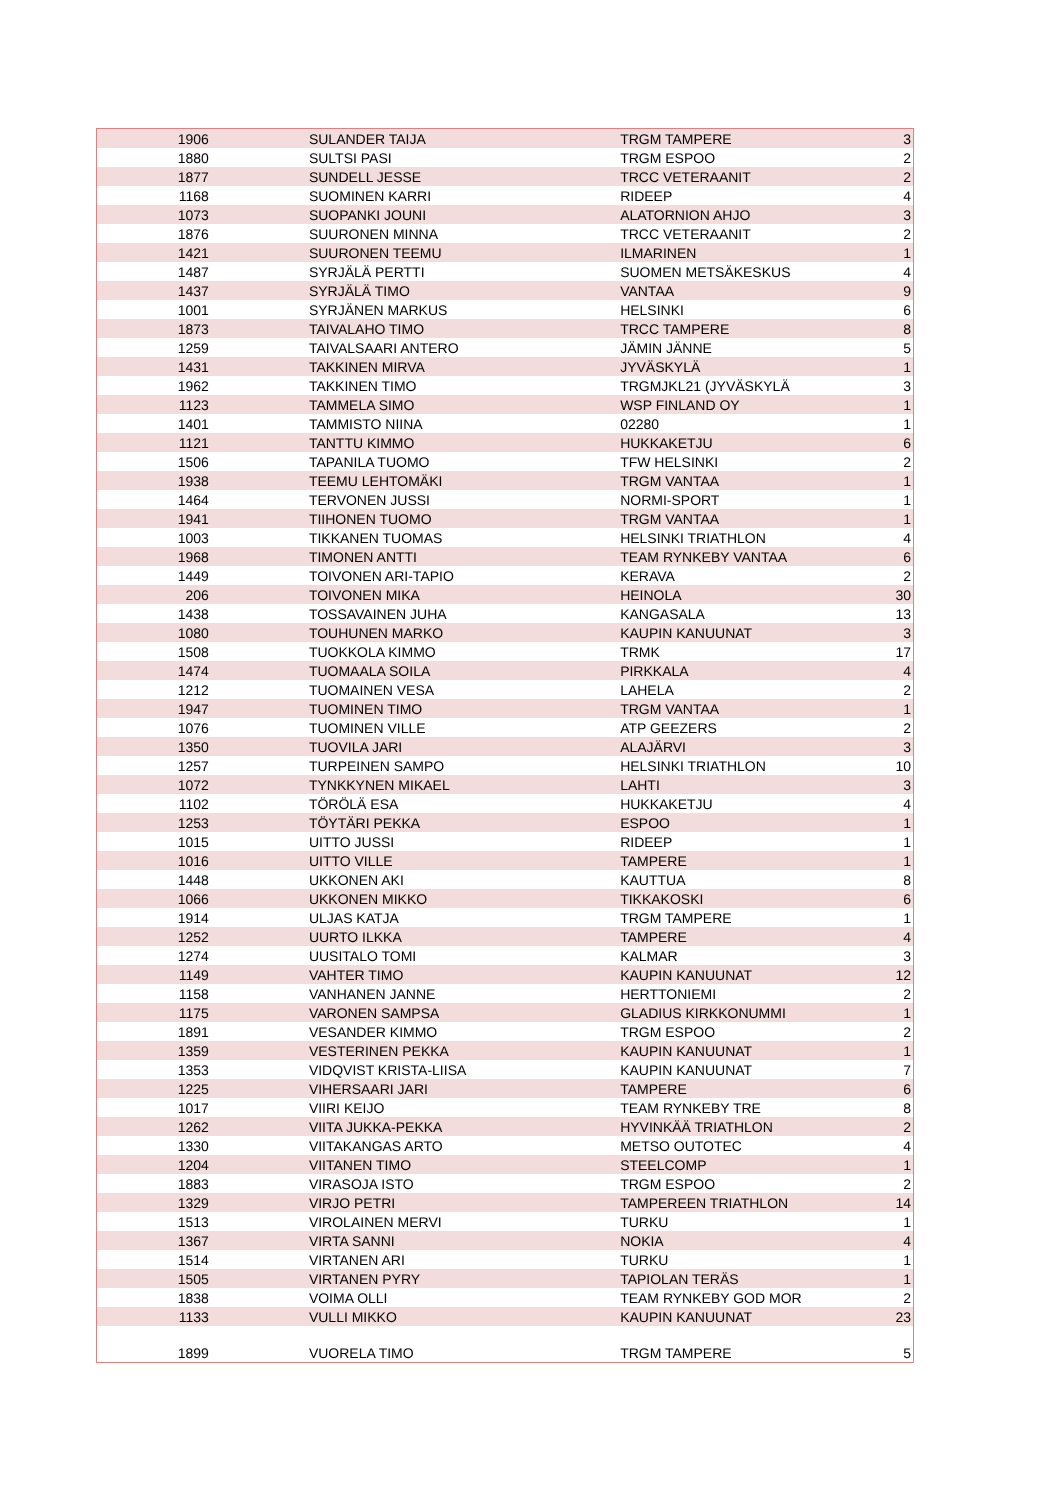| 1906 | SULANDER TAIJA | TRGM TAMPERE | 3 |
| 1880 | SULTSI PASI | TRGM ESPOO | 2 |
| 1877 | SUNDELL JESSE | TRCC VETERAANIT | 2 |
| 1168 | SUOMINEN KARRI | RIDEEP | 4 |
| 1073 | SUOPANKI JOUNI | ALATORNION AHJO | 3 |
| 1876 | SUURONEN MINNA | TRCC VETERAANIT | 2 |
| 1421 | SUURONEN TEEMU | ILMARINEN | 1 |
| 1487 | SYRJÄLÄ PERTTI | SUOMEN METSÄKESKUS | 4 |
| 1437 | SYRJÄLÄ TIMO | VANTAA | 9 |
| 1001 | SYRJÄNEN MARKUS | HELSINKI | 6 |
| 1873 | TAIVALAHO TIMO | TRCC TAMPERE | 8 |
| 1259 | TAIVALSAARI ANTERO | JÄMIN JÄNNE | 5 |
| 1431 | TAKKINEN MIRVA | JYVÄSKYLÄ | 1 |
| 1962 | TAKKINEN TIMO | TRGMJKL21 (JYVÄSKYLÄ | 3 |
| 1123 | TAMMELA SIMO | WSP FINLAND OY | 1 |
| 1401 | TAMMISTO NIINA | 02280 | 1 |
| 1121 | TANTTU KIMMO | HUKKAKETJU | 6 |
| 1506 | TAPANILA TUOMO | TFW HELSINKI | 2 |
| 1938 | TEEMU LEHTOMÄKI | TRGM VANTAA | 1 |
| 1464 | TERVONEN JUSSI | NORMI-SPORT | 1 |
| 1941 | TIIHONEN TUOMO | TRGM VANTAA | 1 |
| 1003 | TIKKANEN TUOMAS | HELSINKI TRIATHLON | 4 |
| 1968 | TIMONEN ANTTI | TEAM RYNKEBY VANTAA | 6 |
| 1449 | TOIVONEN ARI-TAPIO | KERAVA | 2 |
| 206 | TOIVONEN MIKA | HEINOLA | 30 |
| 1438 | TOSSAVAINEN JUHA | KANGASALA | 13 |
| 1080 | TOUHUNEN MARKO | KAUPIN KANUUNAT | 3 |
| 1508 | TUOKKOLA KIMMO | TRMK | 17 |
| 1474 | TUOMAALA SOILA | PIRKKALA | 4 |
| 1212 | TUOMAINEN VESA | LAHELA | 2 |
| 1947 | TUOMINEN TIMO | TRGM VANTAA | 1 |
| 1076 | TUOMINEN VILLE | ATP GEEZERS | 2 |
| 1350 | TUOVILA JARI | ALAJÄRVI | 3 |
| 1257 | TURPEINEN SAMPO | HELSINKI TRIATHLON | 10 |
| 1072 | TYNKKYNEN MIKAEL | LAHTI | 3 |
| 1102 | TÖRÖLÄ ESA | HUKKAKETJU | 4 |
| 1253 | TÖYTÄRI PEKKA | ESPOO | 1 |
| 1015 | UITTO JUSSI | RIDEEP | 1 |
| 1016 | UITTO VILLE | TAMPERE | 1 |
| 1448 | UKKONEN AKI | KAUTTUA | 8 |
| 1066 | UKKONEN MIKKO | TIKKAKOSKI | 6 |
| 1914 | ULJAS KATJA | TRGM TAMPERE | 1 |
| 1252 | UURTO ILKKA | TAMPERE | 4 |
| 1274 | UUSITALO TOMI | KALMAR | 3 |
| 1149 | VAHTER TIMO | KAUPIN KANUUNAT | 12 |
| 1158 | VANHANEN JANNE | HERTTONIEMI | 2 |
| 1175 | VARONEN SAMPSA | GLADIUS KIRKKONUMMI | 1 |
| 1891 | VESANDER KIMMO | TRGM ESPOO | 2 |
| 1359 | VESTERINEN PEKKA | KAUPIN KANUUNAT | 1 |
| 1353 | VIDQVIST KRISTA-LIISA | KAUPIN KANUUNAT | 7 |
| 1225 | VIHERSAARI JARI | TAMPERE | 6 |
| 1017 | VIIRI KEIJO | TEAM RYNKEBY TRE | 8 |
| 1262 | VIITA JUKKA-PEKKA | HYVINKÄÄ TRIATHLON | 2 |
| 1330 | VIITAKANGAS ARTO | METSO OUTOTEC | 4 |
| 1204 | VIITANEN TIMO | STEELCOMP | 1 |
| 1883 | VIRASOJA ISTO | TRGM ESPOO | 2 |
| 1329 | VIRJO PETRI | TAMPEREEN TRIATHLON | 14 |
| 1513 | VIROLAINEN MERVI | TURKU | 1 |
| 1367 | VIRTA SANNI | NOKIA | 4 |
| 1514 | VIRTANEN ARI | TURKU | 1 |
| 1505 | VIRTANEN PYRY | TAPIOLAN TERÄS | 1 |
| 1838 | VOIMA OLLI | TEAM RYNKEBY GOD MOR | 2 |
| 1133 | VULLI MIKKO | KAUPIN KANUUNAT | 23 |
| 1899 | VUORELA TIMO | TRGM TAMPERE | 5 |